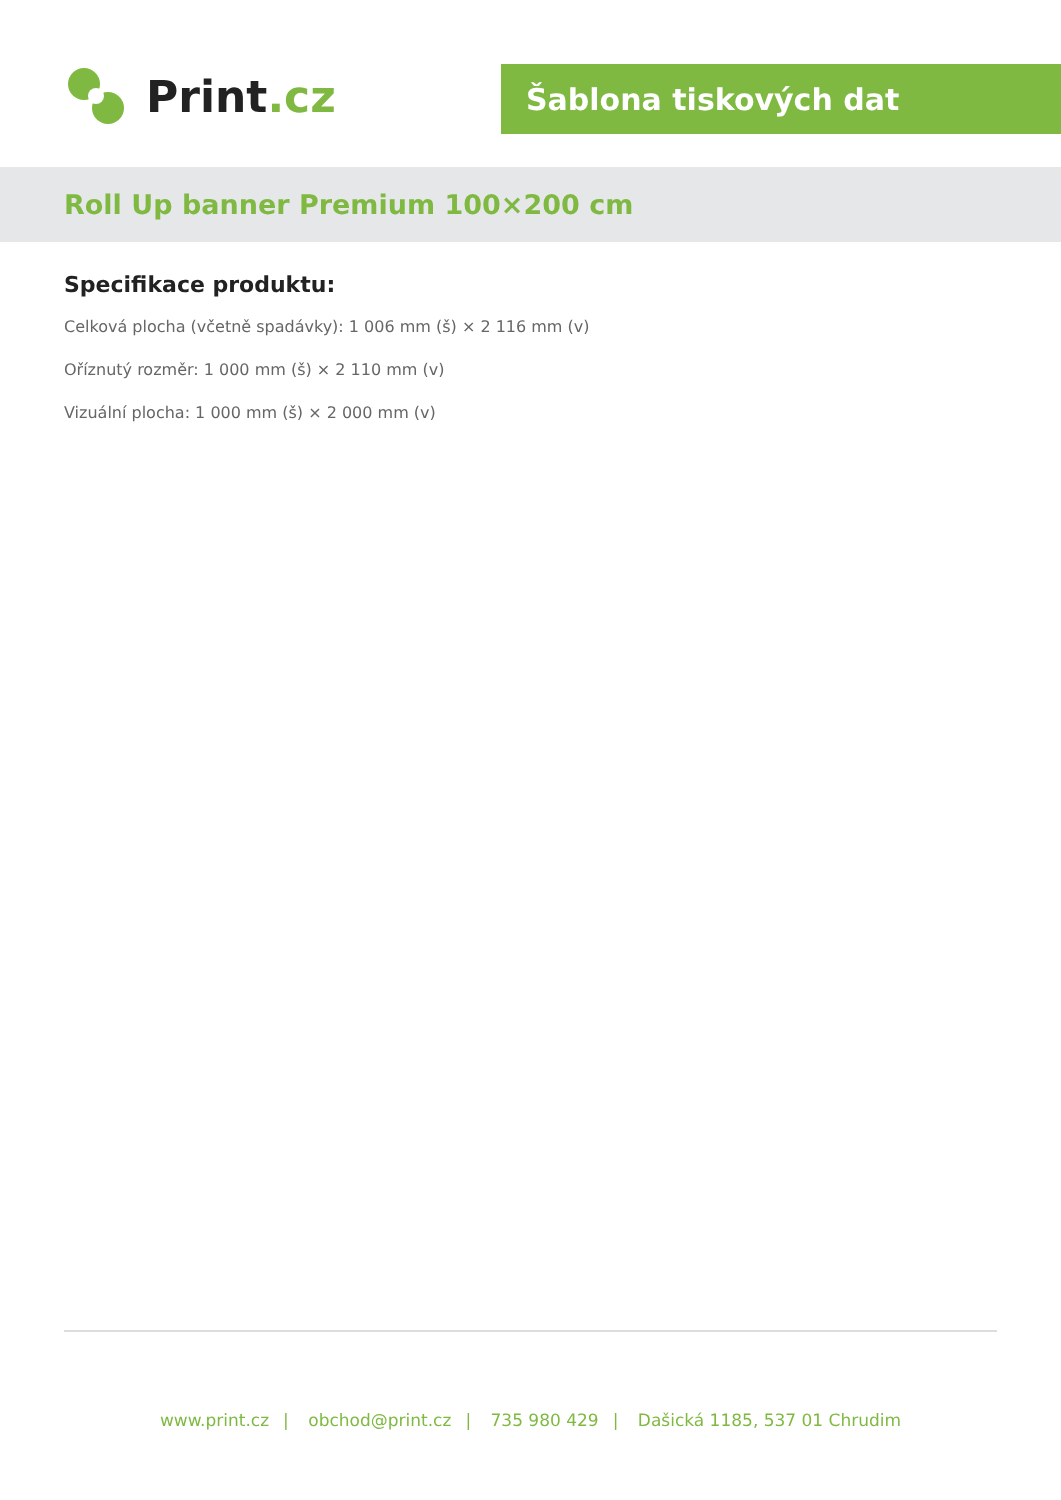Print.cz
Šablona tiskových dat
Roll Up banner Premium 100×200 cm
Specifikace produktu:
Celková plocha (včetně spadávky): 1 006 mm (š) × 2 116 mm (v)
Oříznutý rozměr: 1 000 mm (š) × 2 110 mm (v)
Vizuální plocha: 1 000 mm (š) × 2 000 mm (v)
www.print.cz | obchod@print.cz | 735 980 429 | Dašická 1185, 537 01 Chrudim